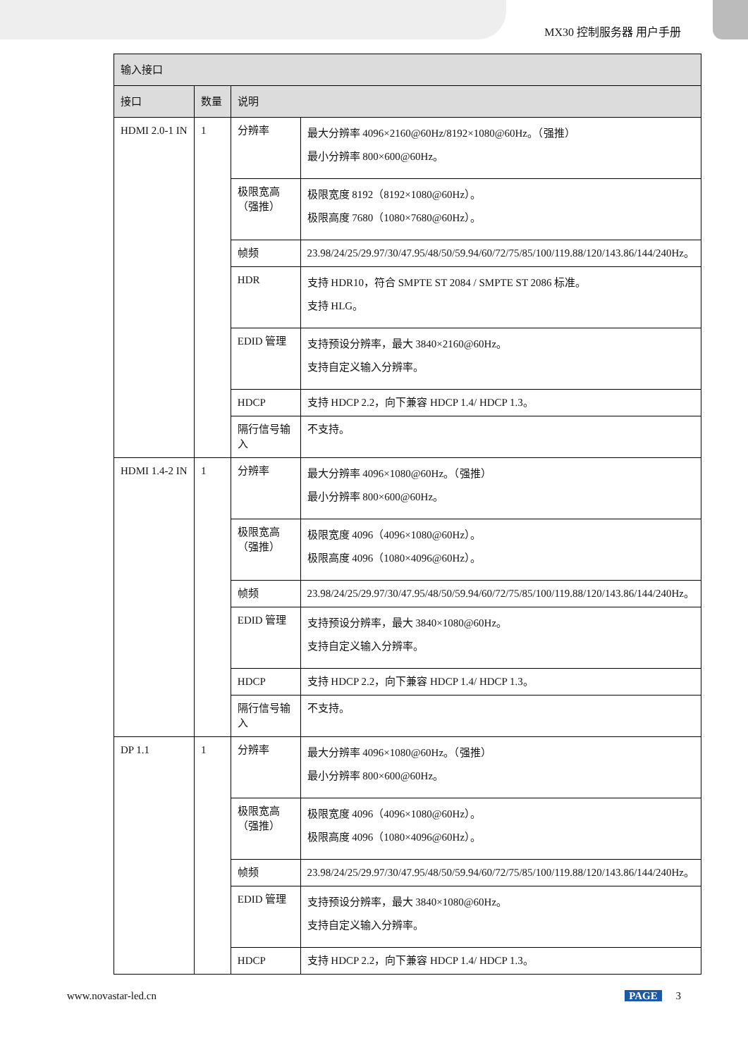MX30 控制服务器 用户手册
| 输入接口 | | | |
| --- | --- | --- | --- |
| 接口 | 数量 | 说明 | |
| HDMI 2.0-1 IN | 1 | 分辨率 | 最大分辨率 4096×2160@60Hz/8192×1080@60Hz。（强推） 最小分辨率 800×600@60Hz。 |
| | | 极限宽高 （强推） | 极限宽度 8192（8192×1080@60Hz）。 极限高度 7680（1080×7680@60Hz）。 |
| | | 帧频 | 23.98/24/25/29.97/30/47.95/48/50/59.94/60/72/75/85/100/119.88/120/143.86/144/240Hz。 |
| | | HDR | 支持 HDR10，符合 SMPTE ST 2084 / SMPTE ST 2086 标准。 支持 HLG。 |
| | | EDID 管理 | 支持预设分辨率，最大 3840×2160@60Hz。 支持自定义输入分辨率。 |
| | | HDCP | 支持 HDCP 2.2，向下兼容 HDCP 1.4/ HDCP 1.3。 |
| | | 隔行信号输入 | 不支持。 |
| HDMI 1.4-2 IN | 1 | 分辨率 | 最大分辨率 4096×1080@60Hz。（强推） 最小分辨率 800×600@60Hz。 |
| | | 极限宽高 （强推） | 极限宽度 4096（4096×1080@60Hz）。 极限高度 4096（1080×4096@60Hz）。 |
| | | 帧频 | 23.98/24/25/29.97/30/47.95/48/50/59.94/60/72/75/85/100/119.88/120/143.86/144/240Hz。 |
| | | EDID 管理 | 支持预设分辨率，最大 3840×1080@60Hz。 支持自定义输入分辨率。 |
| | | HDCP | 支持 HDCP 2.2，向下兼容 HDCP 1.4/ HDCP 1.3。 |
| | | 隔行信号输入 | 不支持。 |
| DP 1.1 | 1 | 分辨率 | 最大分辨率 4096×1080@60Hz。（强推） 最小分辨率 800×600@60Hz。 |
| | | 极限宽高 （强推） | 极限宽度 4096（4096×1080@60Hz）。 极限高度 4096（1080×4096@60Hz）。 |
| | | 帧频 | 23.98/24/25/29.97/30/47.95/48/50/59.94/60/72/75/85/100/119.88/120/143.86/144/240Hz。 |
| | | EDID 管理 | 支持预设分辨率，最大 3840×1080@60Hz。 支持自定义输入分辨率。 |
| | | HDCP | 支持 HDCP 2.2，向下兼容 HDCP 1.4/ HDCP 1.3。 |
www.novastar-led.cn PAGE 3